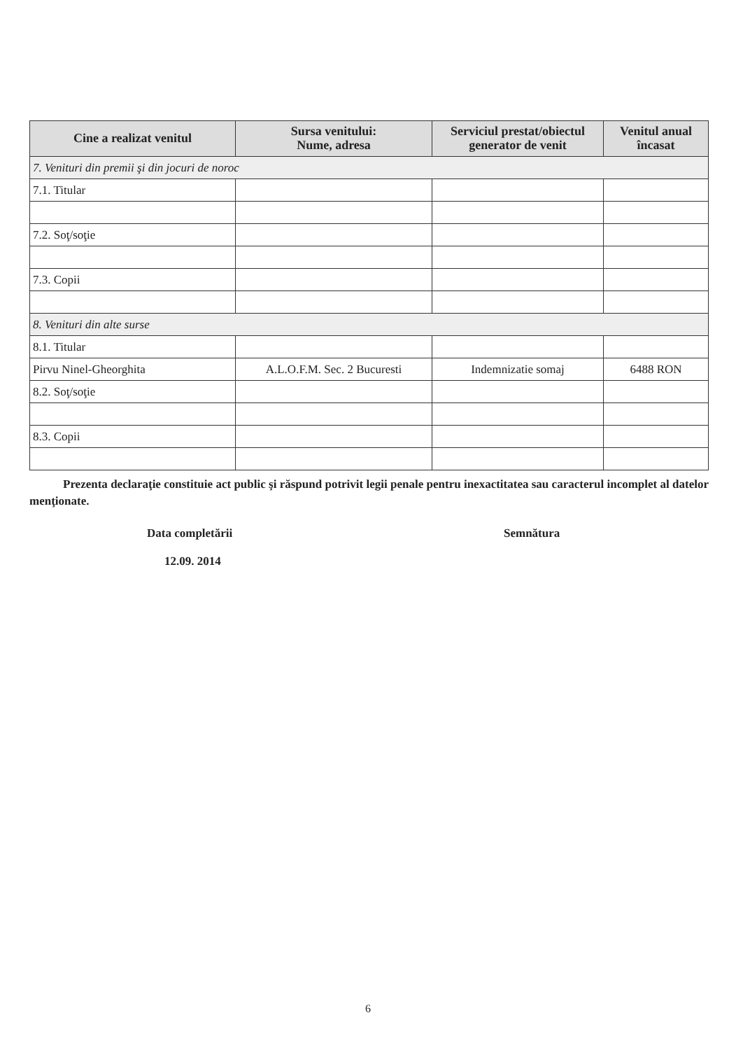| Cine a realizat venitul | Sursa venitului: Nume, adresa | Serviciul prestat/obiectul generator de venit | Venitul anual încasat |
| --- | --- | --- | --- |
| 7. Venituri din premii şi din jocuri de noroc | | | |
| 7.1. Titular | | | |
| 7.2. Soţ/soţie | | | |
| 7.3. Copii | | | |
| 8. Venituri din alte surse | | | |
| 8.1. Titular | | | |
| Pirvu Ninel-Gheorghita | A.L.O.F.M. Sec. 2 Bucuresti | Indemnizatie somaj | 6488 RON |
| 8.2. Soţ/soţie | | | |
| 8.3. Copii | | | |
Prezenta declaraţie constituie act public şi răspund potrivit legii penale pentru inexactitatea sau caracterul incomplet al datelor menţionate.
Data completării
12.09. 2014
Semnătura
6